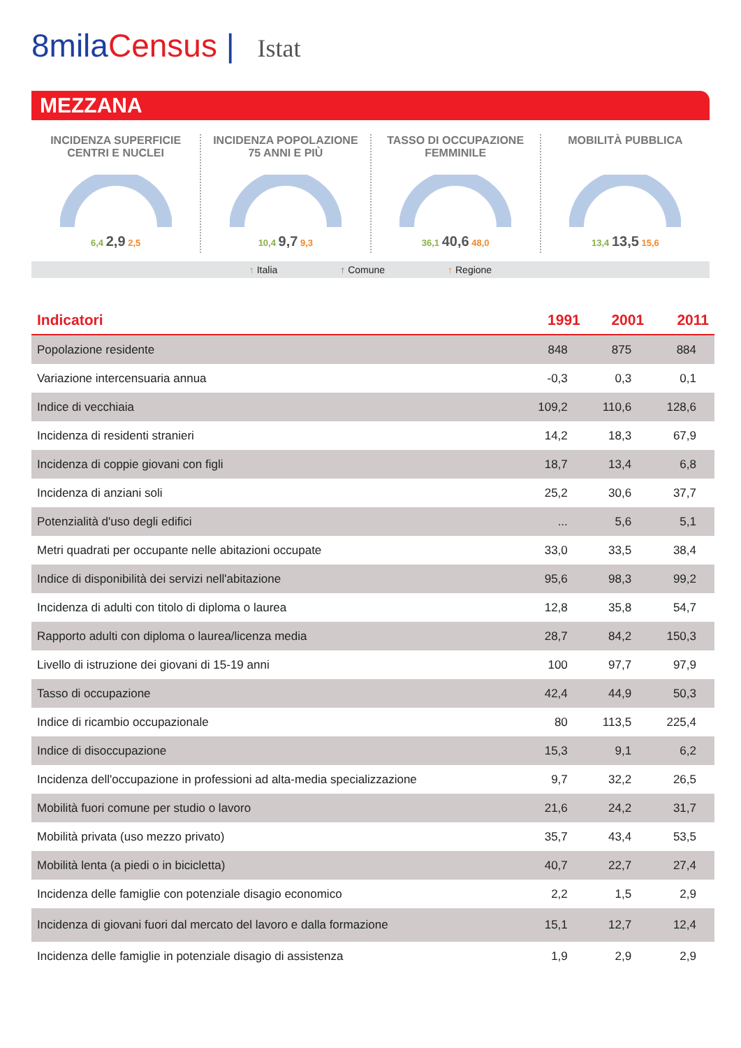8milaCensus | Istat
MEZZANA
INCIDENZA SUPERFICIE
CENTRI E NUCLEI
6,4 2,9 2,5
INCIDENZA POPOLAZIONE
75 ANNI E PIÙ
10,4 9,7 9,3
TASSO DI OCCUPAZIONE
FEMMINILE
36,1 40,6 48,0
MOBILITÀ PUBBLICA
13,4 13,5 15,6
↑ Italia ↑ Comune ↑ Regione
| Indicatori | 1991 | 2001 | 2011 |
| --- | --- | --- | --- |
| Popolazione residente | 848 | 875 | 884 |
| Variazione intercensuaria annua | -0,3 | 0,3 | 0,1 |
| Indice di vecchiaia | 109,2 | 110,6 | 128,6 |
| Incidenza di residenti stranieri | 14,2 | 18,3 | 67,9 |
| Incidenza di coppie giovani con figli | 18,7 | 13,4 | 6,8 |
| Incidenza di anziani soli | 25,2 | 30,6 | 37,7 |
| Potenzialità d'uso degli edifici | ... | 5,6 | 5,1 |
| Metri quadrati per occupante nelle abitazioni occupate | 33,0 | 33,5 | 38,4 |
| Indice di disponibilità dei servizi nell'abitazione | 95,6 | 98,3 | 99,2 |
| Incidenza di adulti con titolo di diploma o laurea | 12,8 | 35,8 | 54,7 |
| Rapporto adulti con diploma o laurea/licenza media | 28,7 | 84,2 | 150,3 |
| Livello di istruzione dei giovani di 15-19 anni | 100 | 97,7 | 97,9 |
| Tasso di occupazione | 42,4 | 44,9 | 50,3 |
| Indice di ricambio occupazionale | 80 | 113,5 | 225,4 |
| Indice di disoccupazione | 15,3 | 9,1 | 6,2 |
| Incidenza dell'occupazione in professioni ad alta-media specializzazione | 9,7 | 32,2 | 26,5 |
| Mobilità fuori comune per studio o lavoro | 21,6 | 24,2 | 31,7 |
| Mobilità privata (uso mezzo privato) | 35,7 | 43,4 | 53,5 |
| Mobilità lenta (a piedi o in bicicletta) | 40,7 | 22,7 | 27,4 |
| Incidenza delle famiglie con potenziale disagio economico | 2,2 | 1,5 | 2,9 |
| Incidenza di giovani fuori dal mercato del lavoro e dalla formazione | 15,1 | 12,7 | 12,4 |
| Incidenza delle famiglie in potenziale disagio di assistenza | 1,9 | 2,9 | 2,9 |